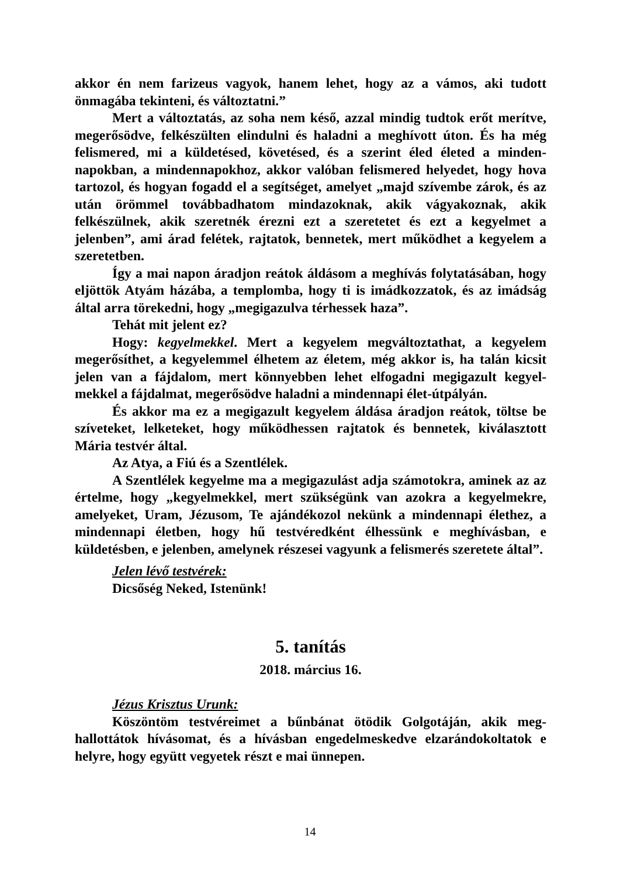akkor én nem farizeus vagyok, hanem lehet, hogy az a vámos, aki tudott önmagába tekinteni, és változtatni.”
Mert a változtatás, az soha nem késő, azzal mindig tudtok erőt merítve, megerősödve, felkészülten elindulni és haladni a meghívott úton. És ha még felismered, mi a küldetésed, követésed, és a szerint éled életed a minden-napokban, a mindennapokhoz, akkor valóban felismered helyedet, hogy hova tartozol, és hogyan fogadd el a segítséget, amelyet „majd szívembe zárok, és az után örömmel továbbadhatom mindazoknak, akik vágyakoznak, akik felkészülnek, akik szeretnék érezni ezt a szeretetet és ezt a kegyelmet a jelenben”, ami árad felétek, rajtatok, bennetek, mert működhet a kegyelem a szeretetben.
Így a mai napon áradjon reátok áldásom a meghívás folytatásában, hogy eljöttök Atyám házába, a templomba, hogy ti is imádkozzatok, és az imádság által arra törekedni, hogy „megigazulva térhessek haza”.
Tehát mit jelent ez?
Hogy: kegyelmekkel. Mert a kegyelem megváltoztathat, a kegyelem megerősíthet, a kegyelemmel élhetem az életem, még akkor is, ha talán kicsit jelen van a fájdalom, mert könnyebben lehet elfogadni megigazult kegyel-mekkel a fájdalmat, megerősödve haladni a mindennapi élet-útpályán.
És akkor ma ez a megigazult kegyelem áldása áradjon reátok, töltse be szíveteket, lelketeket, hogy működhessen rajtatok és bennetek, kiválasztott Mária testvér által.
Az Atya, a Fiú és a Szentlélek.
A Szentlélek kegyelme ma a megigazulást adja számotokra, aminek az az értelme, hogy „kegyelmekkel, mert szükségünk van azokra a kegyelmekre, amelyeket, Uram, Jézusom, Te ajándékozol nekünk a mindennapi élethez, a mindennapi életben, hogy hű testvéredként élhessünk e meghívásban, e küldetésben, e jelenben, amelynek részesei vagyunk a felismerés szeretete által”.
Jelen lévő testvérek:
Dicsőség Neked, Istenünk!
5. tanítás
2018. március 16.
Jézus Krisztus Urunk:
Köszöntöm testvéreimet a bűnbánat ötödik Golgotáján, akik meg-hallottátok hívásomat, és a hívásban engedelmeskedve elzarándokoltatok e helyre, hogy együtt vegyetek részt e mai ünnepen.
14